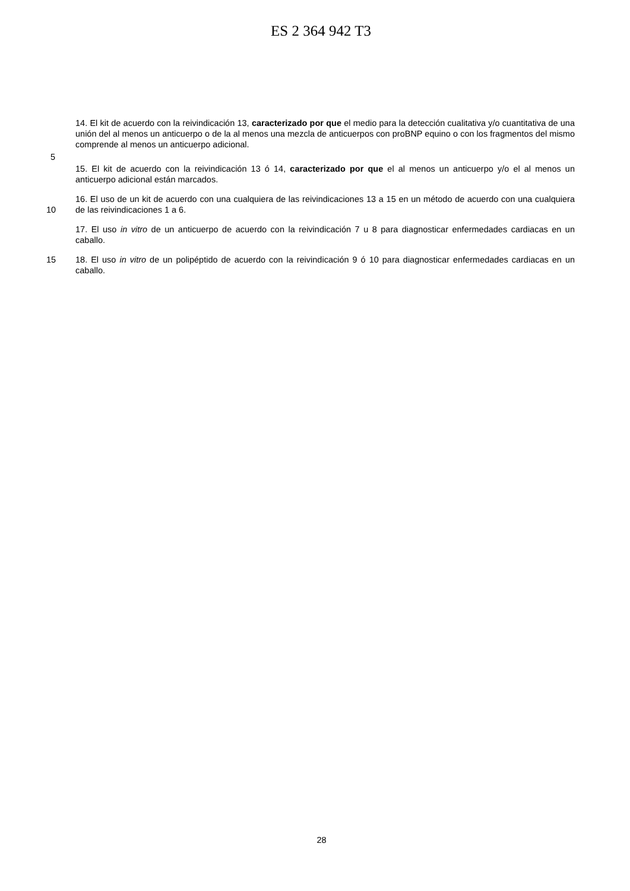ES 2 364 942 T3
14. El kit de acuerdo con la reivindicación 13, caracterizado por que el medio para la detección cualitativa y/o cuantitativa de una unión del al menos un anticuerpo o de la al menos una mezcla de anticuerpos con proBNP equino o con los fragmentos del mismo comprende al menos un anticuerpo adicional.
5
15. El kit de acuerdo con la reivindicación 13 ó 14, caracterizado por que el al menos un anticuerpo y/o el al menos un anticuerpo adicional están marcados.
10
16. El uso de un kit de acuerdo con una cualquiera de las reivindicaciones 13 a 15 en un método de acuerdo con una cualquiera de las reivindicaciones 1 a 6.
17. El uso in vitro de un anticuerpo de acuerdo con la reivindicación 7 u 8 para diagnosticar enfermedades cardiacas en un caballo.
15 18. El uso in vitro de un polipéptido de acuerdo con la reivindicación 9 ó 10 para diagnosticar enfermedades cardiacas en un caballo.
28